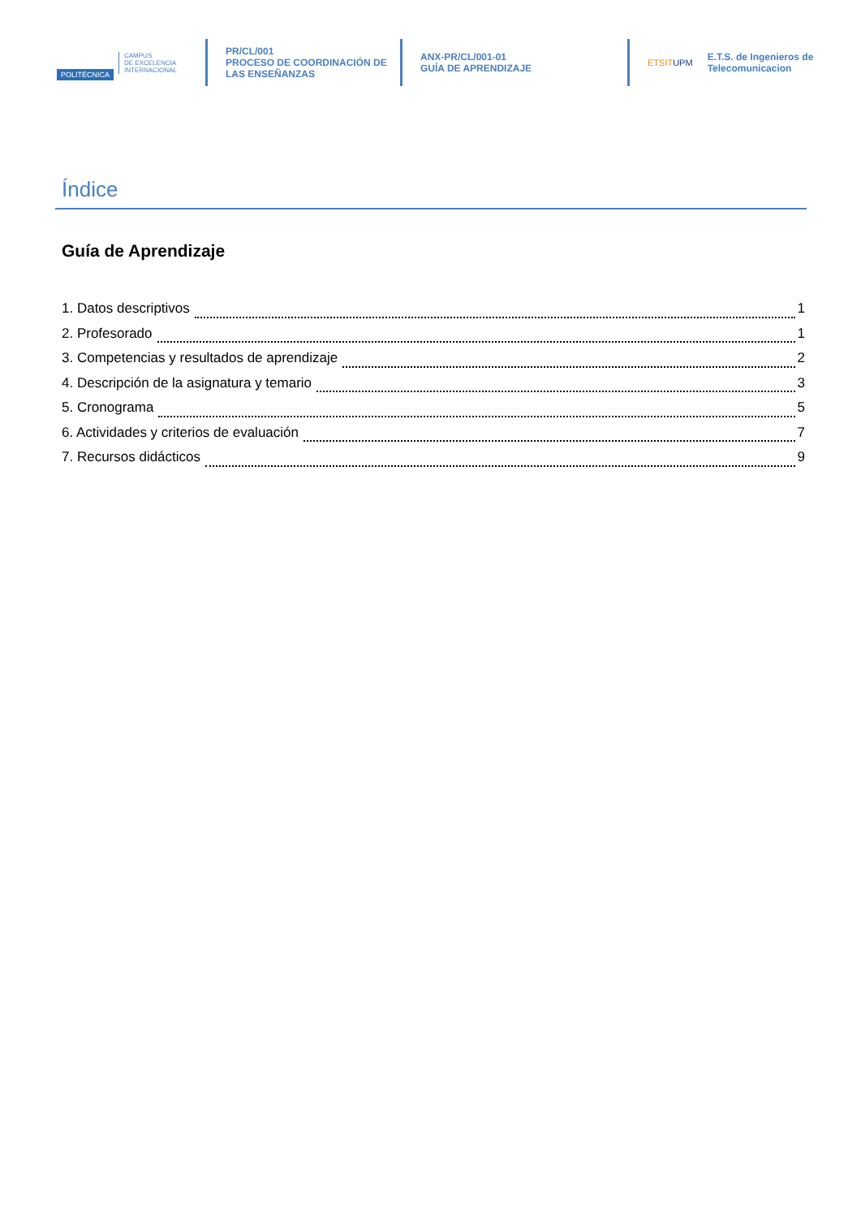POLITÉCNICA
CAMPUS
DE EXCELENCIA
INTERNACIONAL
PR/CL/001
PROCESO DE COORDINACIÓN DE
LAS ENSEÑANZAS
ANX-PR/CL/001-01
GUÍA DE APRENDIZAJE
ETSITUPM
E.T.S. de Ingenieros de
Telecomunicacion
Índice
Guía de Aprendizaje
1. Datos descriptivos 1
2. Profesorado 1
3. Competencias y resultados de aprendizaje 2
4. Descripción de la asignatura y temario 3
5. Cronograma 5
6. Actividades y criterios de evaluación 7
7. Recursos didácticos 9